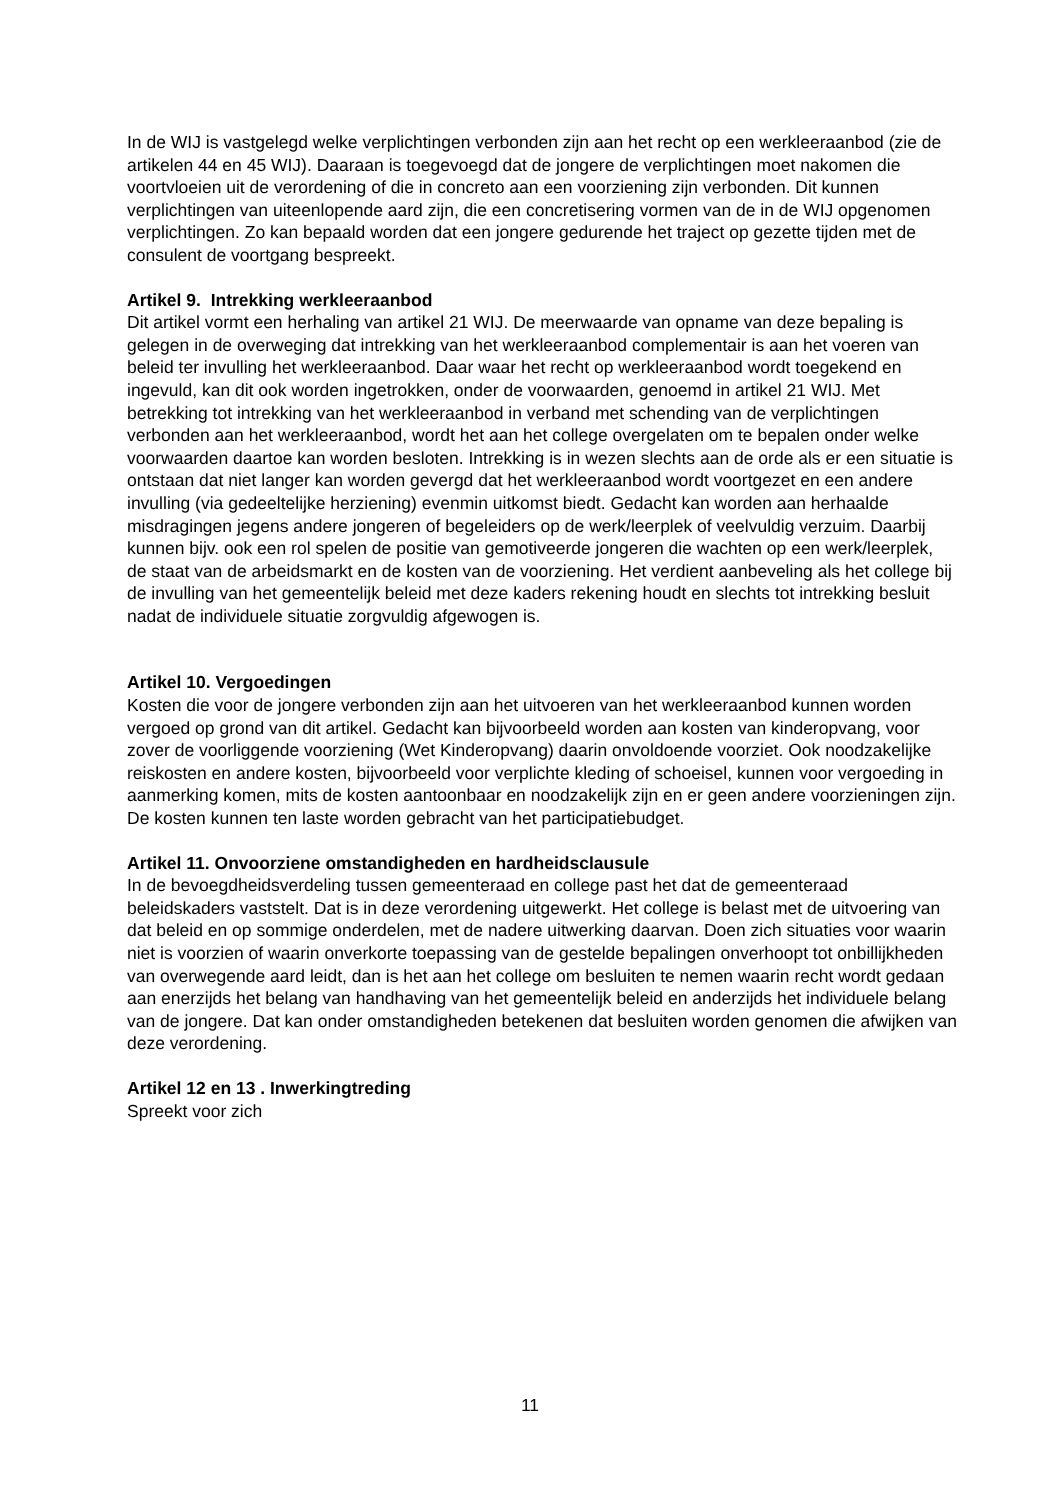In de WIJ is vastgelegd welke verplichtingen verbonden zijn aan het recht op een werkleeraanbod (zie de artikelen 44 en 45 WIJ). Daaraan is toegevoegd dat de jongere de verplichtingen moet nakomen die voortvloeien uit de verordening of die in concreto aan een voorziening zijn verbonden. Dit kunnen verplichtingen van uiteenlopende aard zijn, die een concretisering vormen van de in de WIJ opgenomen verplichtingen. Zo kan bepaald worden dat een jongere gedurende het traject op gezette tijden met de consulent de voortgang bespreekt.
Artikel 9. Intrekking werkleeraanbod
Dit artikel vormt een herhaling van artikel 21 WIJ. De meerwaarde van opname van deze bepaling is gelegen in de overweging dat intrekking van het werkleeraanbod complementair is aan het voeren van beleid ter invulling het werkleeraanbod. Daar waar het recht op werkleeraanbod wordt toegekend en ingevuld, kan dit ook worden ingetrokken, onder de voorwaarden, genoemd in artikel 21 WIJ. Met betrekking tot intrekking van het werkleeraanbod in verband met schending van de verplichtingen verbonden aan het werkleeraanbod, wordt het aan het college overgelaten om te bepalen onder welke voorwaarden daartoe kan worden besloten. Intrekking is in wezen slechts aan de orde als er een situatie is ontstaan dat niet langer kan worden gevergd dat het werkleeraanbod wordt voortgezet en een andere invulling (via gedeeltelijke herziening) evenmin uitkomst biedt. Gedacht kan worden aan herhaalde misdragingen jegens andere jongeren of begeleiders op de werk/leerplek of veelvuldig verzuim. Daarbij kunnen bijv. ook een rol spelen de positie van gemotiveerde jongeren die wachten op een werk/leerplek, de staat van de arbeidsmarkt en de kosten van de voorziening. Het verdient aanbeveling als het college bij de invulling van het gemeentelijk beleid met deze kaders rekening houdt en slechts tot intrekking besluit nadat de individuele situatie zorgvuldig afgewogen is.
Artikel 10. Vergoedingen
Kosten die voor de jongere verbonden zijn aan het uitvoeren van het werkleeraanbod kunnen worden vergoed op grond van dit artikel. Gedacht kan bijvoorbeeld worden aan kosten van kinderopvang, voor zover de voorliggende voorziening (Wet Kinderopvang) daarin onvoldoende voorziet. Ook noodzakelijke reiskosten en andere kosten, bijvoorbeeld voor verplichte kleding of schoeisel, kunnen voor vergoeding in aanmerking komen, mits de kosten aantoonbaar en noodzakelijk zijn en er geen andere voorzieningen zijn. De kosten kunnen ten laste worden gebracht van het participatiebudget.
Artikel 11. Onvoorziene omstandigheden en hardheidsclausule
In de bevoegdheidsverdeling tussen gemeenteraad en college past het dat de gemeenteraad beleidskaders vaststelt. Dat is in deze verordening uitgewerkt. Het college is belast met de uitvoering van dat beleid en op sommige onderdelen, met de nadere uitwerking daarvan. Doen zich situaties voor waarin niet is voorzien of waarin onverkorte toepassing van de gestelde bepalingen onverhoopt tot onbillijkheden van overwegende aard leidt, dan is het aan het college om besluiten te nemen waarin recht wordt gedaan aan enerzijds het belang van handhaving van het gemeentelijk beleid en anderzijds het individuele belang van de jongere. Dat kan onder omstandigheden betekenen dat besluiten worden genomen die afwijken van deze verordening.
Artikel 12 en 13 . Inwerkingtreding
Spreekt voor zich
11